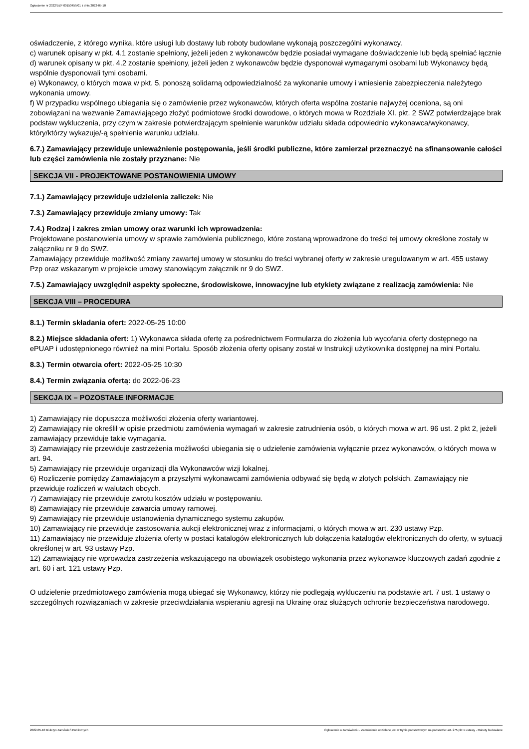Ogłoszenie nr 2022/BZP 00150459/01 z dnia 2022-05-10
oświadczenie, z którego wynika, które usługi lub dostawy lub roboty budowlane wykonają poszczególni wykonawcy.
c) warunek opisany w pkt. 4.1 zostanie spełniony, jeżeli jeden z wykonawców będzie posiadał wymagane doświadczenie lub będą spełniać łącznie
d) warunek opisany w pkt. 4.2 zostanie spełniony, jeżeli jeden z wykonawców będzie dysponował wymaganymi osobami lub Wykonawcy będą wspólnie dysponowali tymi osobami.
e) Wykonawcy, o których mowa w pkt. 5, ponoszą solidarną odpowiedzialność za wykonanie umowy i wniesienie zabezpieczenia należytego wykonania umowy.
f) W przypadku wspólnego ubiegania się o zamówienie przez wykonawców, których oferta wspólna zostanie najwyżej oceniona, są oni zobowiązani na wezwanie Zamawiającego złożyć podmiotowe środki dowodowe, o których mowa w Rozdziale XI. pkt. 2 SWZ potwierdzające brak podstaw wykluczenia, przy czym w zakresie potwierdzającym spełnienie warunków udziału składa odpowiednio wykonawca/wykonawcy, który/którzy wykazuje/-ą spełnienie warunku udziału.
6.7.) Zamawiający przewiduje unieważnienie postępowania, jeśli środki publiczne, które zamierzał przeznaczyć na sfinansowanie całości lub części zamówienia nie zostały przyznane: Nie
SEKCJA VII - PROJEKTOWANE POSTANOWIENIA UMOWY
7.1.) Zamawiający przewiduje udzielenia zaliczek: Nie
7.3.) Zamawiający przewiduje zmiany umowy: Tak
7.4.) Rodzaj i zakres zmian umowy oraz warunki ich wprowadzenia:
Projektowane postanowienia umowy w sprawie zamówienia publicznego, które zostaną wprowadzone do treści tej umowy określone zostały w załączniku nr 9 do SWZ.
Zamawiający przewiduje możliwość zmiany zawartej umowy w stosunku do treści wybranej oferty w zakresie uregulowanym w art. 455 ustawy Pzp oraz wskazanym w projekcie umowy stanowiącym załącznik nr 9 do SWZ.
7.5.) Zamawiający uwzględnił aspekty społeczne, środowiskowe, innowacyjne lub etykiety związane z realizacją zamówienia: Nie
SEKCJA VIII – PROCEDURA
8.1.) Termin składania ofert: 2022-05-25 10:00
8.2.) Miejsce składania ofert: 1) Wykonawca składa ofertę za pośrednictwem Formularza do złożenia lub wycofania oferty dostępnego na ePUAP i udostępnionego również na mini Portalu. Sposób złożenia oferty opisany został w Instrukcji użytkownika dostępnej na mini Portalu.
8.3.) Termin otwarcia ofert: 2022-05-25 10:30
8.4.) Termin związania ofertą: do 2022-06-23
SEKCJA IX – POZOSTAŁE INFORMACJE
1) Zamawiający nie dopuszcza możliwości złożenia oferty wariantowej.
2) Zamawiający nie określił w opisie przedmiotu zamówienia wymagań w zakresie zatrudnienia osób, o których mowa w art. 96 ust. 2 pkt 2, jeżeli zamawiający przewiduje takie wymagania.
3) Zamawiający nie przewiduje zastrzeżenia możliwości ubiegania się o udzielenie zamówienia wyłącznie przez wykonawców, o których mowa w art. 94.
5) Zamawiający nie przewiduje organizacji dla Wykonawców wizji lokalnej.
6) Rozliczenie pomiędzy Zamawiającym a przyszłymi wykonawcami zamówienia odbywać się będą w złotych polskich. Zamawiający nie przewiduje rozliczeń w walutach obcych.
7) Zamawiający nie przewiduje zwrotu kosztów udziału w postępowaniu.
8) Zamawiający nie przewiduje zawarcia umowy ramowej.
9) Zamawiający nie przewiduje ustanowienia dynamicznego systemu zakupów.
10) Zamawiający nie przewiduje zastosowania aukcji elektronicznej wraz z informacjami, o których mowa w art. 230 ustawy Pzp.
11) Zamawiający nie przewiduje złożenia oferty w postaci katalogów elektronicznych lub dołączenia katalogów elektronicznych do oferty, w sytuacji określonej w art. 93 ustawy Pzp.
12) Zamawiający nie wprowadza zastrzeżenia wskazującego na obowiązek osobistego wykonania przez wykonawcę kluczowych zadań zgodnie z art. 60 i art. 121 ustawy Pzp.
O udzielenie przedmiotowego zamówienia mogą ubiegać się Wykonawcy, którzy nie podlegają wykluczeniu na podstawie art. 7 ust. 1 ustawy o szczególnych rozwiązaniach w zakresie przeciwdziałania wspieraniu agresji na Ukrainę oraz służących ochronie bezpieczeństwa narodowego.
2022-05-10 Biuletyn Zamówień Publicznych Ogłoszenie o zamówieniu - Zamówienie udzielane jest w trybie podstawowym na podstawie: art. 275 pkt 1 ustawy - Roboty budowlane